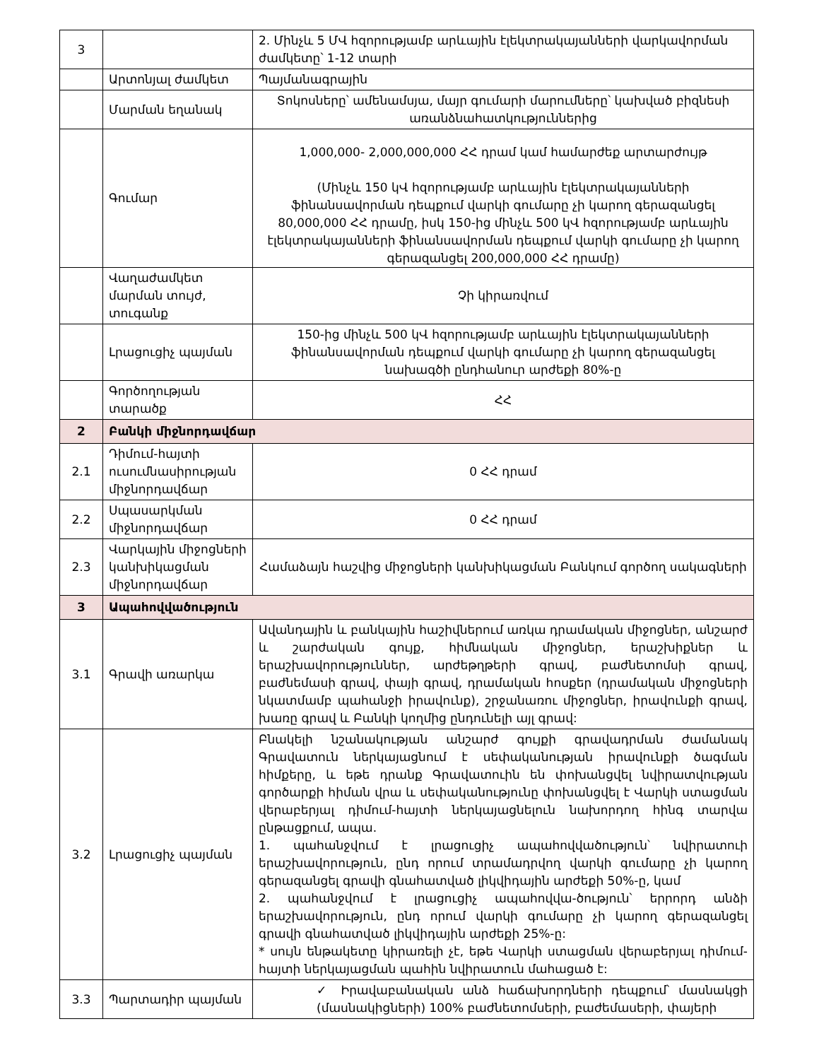| 3 | | 2. Մինչև 5 ՄՎ հզորությամբ արևային էլեկտրակայանների վարկավորման ժամկետը՝ 1-12 տարի |
| | Արտոնյալ ժամկետ | Պայմանագրային |
| | Մարման եղանակ | Տոկոսները՝ ամենամսյա, մայր գումարի մարումները՝ կախված բիզնեսի առանձնահատկություններից |
| | Գումար | 1,000,000- 2,000,000,000 ՀՀ դրամ կամ համարժեք արտարժույթ (Մինչև 150 կՎ հզորությամբ արևային էլեկտրակայանների ֆինանսավորման դեպքում վարկի գումարը չի կարող գերազանցել 80,000,000 ՀՀ դրամը, իսկ 150-ից մինչև 500 կՎ հզորությամբ արևային էլեկտրակայանների ֆինանսավորման դեպքում վարկի գումարը չի կարող գերազանցել 200,000,000 ՀՀ դրամը) |
| | Վաղաժամկետ մարման տույժ, տուգանք | Չի կիրառվում |
| | Լրացուցիչ պայման | 150-ից մինչև 500 կՎ հզորությամբ արևային էլեկտրակայանների ֆինանսավորման դեպքում վարկի գումարը չի կարող գերազանցել նախագծի ընդհանուր արժեքի 80%-ը |
| | Գործողության տարածք | ՀՀ |
| 2 | Բանկի միջնորդավճար | |
| 2.1 | Դիմում-հայտի ուսումնասիրության միջնորդավճար | 0 ՀՀ դրամ |
| 2.2 | Սպասարկման միջնորդավճար | 0 ՀՀ դրամ |
| 2.3 | Վարկային միջոցների կանխիկացման միջնորդավճար | Համաձայն հաշվից միջոցների կանխիկացման Բանկում գործող սակագների |
| 3 | Ապահովվածություն | |
| 3.1 | Գրավի առարկա | Ավանդային և բանկային հաշիվներում առկա դրամական միջոցներ, անշարժ և շարժական գույք, հիմնական միջոցներ, երաշխիքներ և երաշխավորություններ, արժեթղթերի գրավ, բաժնետոմսի գրավ, բաժնեմասի գրավ, փայի գրավ, դրամական հոսքեր (դրամական միջոցների նկատմամբ պահանջի իրավունք), շրջանառու միջոցներ, իրավունքի գրավ, խառը գրավ և Բանկի կողմից ընդունելի այլ գրավ: |
| 3.2 | Լրացուցիչ պայման | Բնակելի նշանակության անշարժ գույքի գրավադրման ժամանակ Գրավատուն ներկայացնում է սեփականության իրավունքի ծագման հիմքերը, և եթե դրանք Գրավատուին են փոխանցվել նվիրատվության գործարքի հիման վրա և սեփականությունը փոխանցվել է Վարկի ստացման վերաբերյալ դիմում-հայտի ներկայացնելուն նախորդող հինգ տարվա ընթացքում, ապա. 1. պահանջվում է լրացուցիչ ապահովվածություն՝ նվիրատուի երաշխավորություն, ընդ որում տրամադրվող վարկի գումարը չի կարող գերազանցել գրավի գնահատված լիկվիդային արժեքի 50%-ը, կամ 2. պահանջվում է լրացուցիչ ապահովվա-ծություն՝ երրորդ անձի երաշխավորություն, ընդ որում վարկի գումարը չի կարող գերազանցել գրավի գնահատված լիկվիդային արժեքի 25%-ը: * սույն ենթակետը կիրառելի չէ, եթե Վարկի ստացման վերաբերյալ դիմում-հայտի ներկայացման պահին նվիրատուն մահացած է: |
| 3.3 | Պարտադիր պայման | ✓ Իրավաբանական անձ հաճախորդների դեպքում՝ մասնակցի (մասնակիցների) 100% բաժնետոմսերի, բաժեմասերի, փայերի |